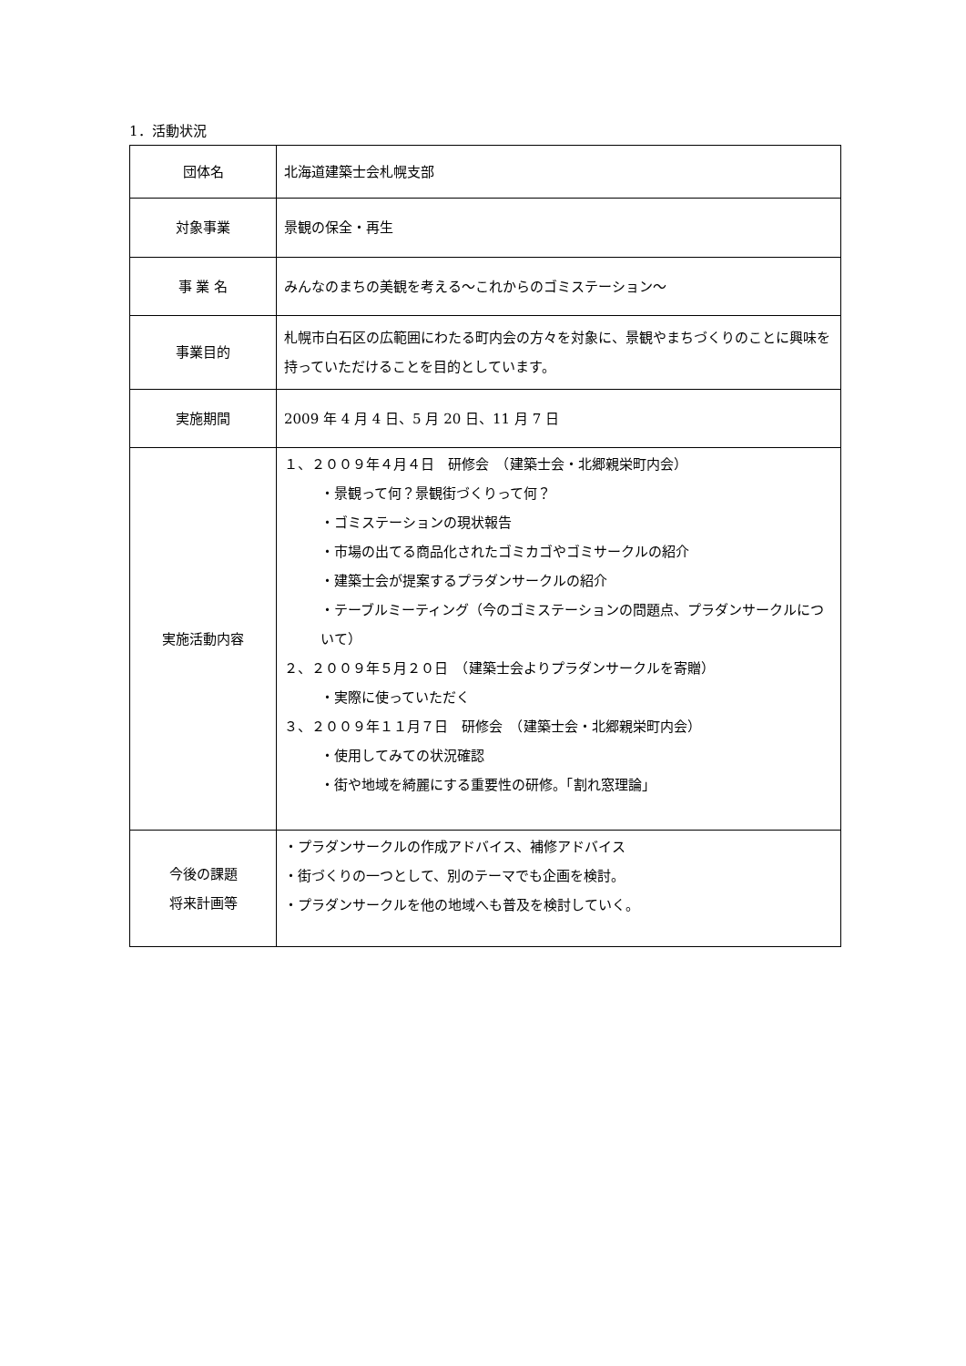1．活動状況
| 団体名 | 北海道建築士会札幌支部 |
| 対象事業 | 景観の保全・再生 |
| 事 業 名 | みんなのまちの美観を考える～これからのゴミステーション～ |
| 事業目的 | 札幌市白石区の広範囲にわたる町内会の方々を対象に、景観やまちづくりのことに興味を持っていただけることを目的としています。 |
| 実施期間 | 2009 年 4 月 4 日、5 月 20 日、11 月 7 日 |
| 実施活動内容 | １、２００９年４月４日 研修会 （建築士会・北郷親栄町内会） ・景観って何？景観街づくりって何？ ・ゴミステーションの現状報告 ・市場の出てる商品化されたゴミカゴやゴミサークルの紹介 ・建築士会が提案するプラダンサークルの紹介 ・テーブルミーティング（今のゴミステーションの問題点、プラダンサークルについて） ２、２００９年５月２０日 （建築士会よりプラダンサークルを寄贈） ・実際に使っていただく ３、２００９年１１月７日 研修会 （建築士会・北郷親栄町内会） ・使用してみての状況確認 ・街や地域を綺麗にする重要性の研修。「割れ窓理論」 |
| 今後の課題 将来計画等 | ・プラダンサークルの作成アドバイス、補修アドバイス ・街づくりの一つとして、別のテーマでも企画を検討。 ・プラダンサークルを他の地域へも普及を検討していく。 |